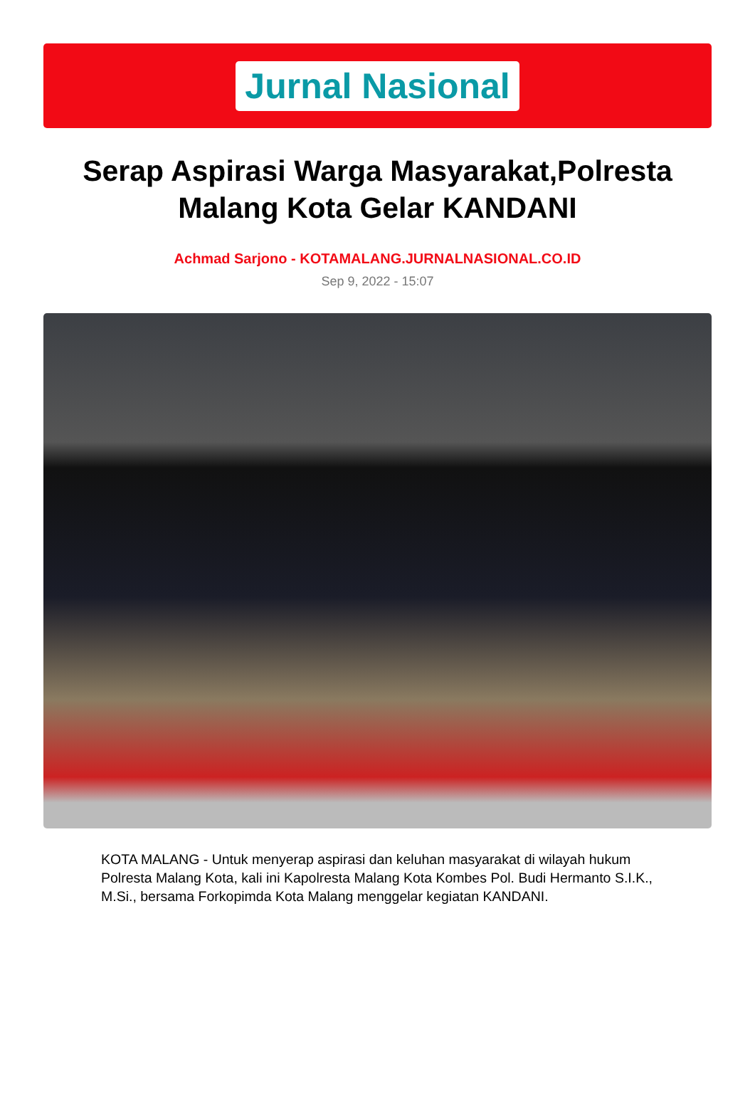Jurnal Nasional
Serap Aspirasi Warga Masyarakat,Polresta Malang Kota Gelar KANDANI
Achmad Sarjono - KOTAMALANG.JURNALNASIONAL.CO.ID
Sep 9, 2022 - 15:07
KOTA MALANG - Untuk menyerap aspirasi dan keluhan masyarakat di wilayah hukum Polresta Malang Kota, kali ini Kapolresta Malang Kota Kombes Pol. Budi Hermanto S.I.K., M.Si., bersama Forkopimda Kota Malang menggelar kegiatan KANDANI.